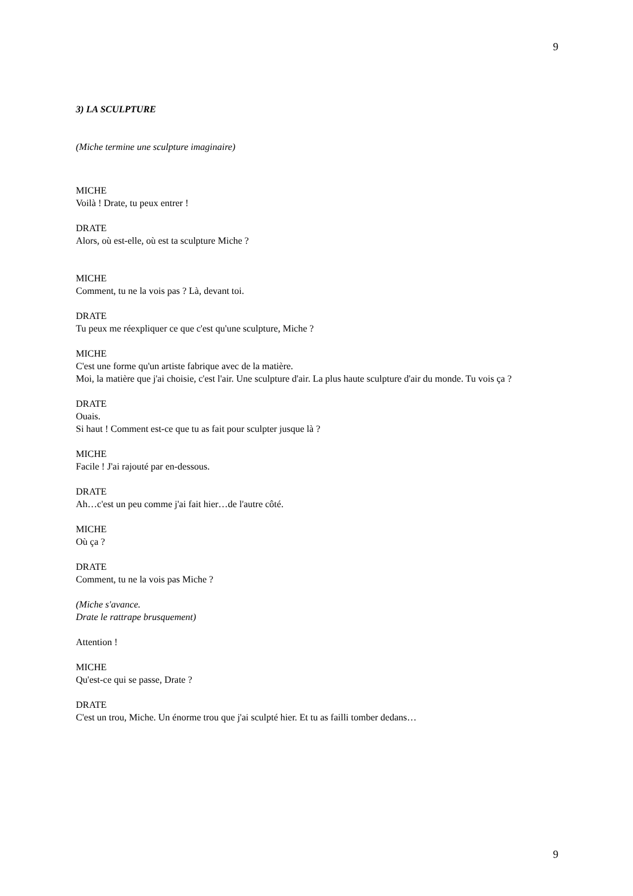9
3) LA SCULPTURE
(Miche termine une sculpture imaginaire)
MICHE
Voilà ! Drate, tu peux entrer !
DRATE
Alors, où est-elle, où est ta sculpture Miche ?
MICHE
Comment, tu ne la vois pas ? Là, devant toi.
DRATE
Tu peux me réexpliquer ce que c'est qu'une sculpture, Miche ?
MICHE
C'est une forme qu'un artiste fabrique avec de la matière.
Moi, la matière que j'ai choisie, c'est l'air. Une sculpture d'air. La plus haute sculpture d'air du monde. Tu vois ça ?
DRATE
Ouais.
Si haut ! Comment est-ce que tu as fait pour sculpter jusque là ?
MICHE
Facile ! J'ai rajouté par en-dessous.
DRATE
Ah…c'est un peu comme j'ai fait hier…de l'autre côté.
MICHE
Où ça ?
DRATE
Comment, tu ne la vois pas Miche ?
(Miche s'avance.
Drate le rattrape brusquement)
Attention !
MICHE
Qu'est-ce qui se passe, Drate ?
DRATE
C'est un trou, Miche. Un énorme trou que j'ai sculpté hier. Et tu as failli tomber dedans…
9